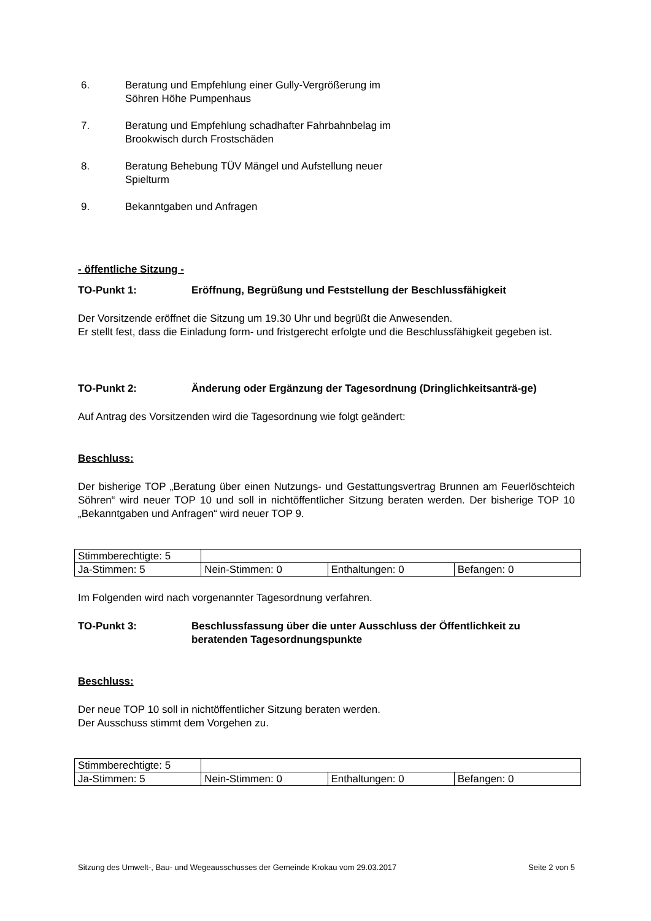6. Beratung und Empfehlung einer Gully-Vergrößerung im
Söhren Höhe Pumpenhaus
7. Beratung und Empfehlung schadhafter Fahrbahnbelag im
Brookwisch durch Frostschäden
8. Beratung Behebung TÜV Mängel und Aufstellung neuer
Spielturm
9. Bekanntgaben und Anfragen
- öffentliche Sitzung -
TO-Punkt 1: Eröffnung, Begrüßung und Feststellung der Beschlussfähigkeit
Der Vorsitzende eröffnet die Sitzung um 19.30 Uhr und begrüßt die Anwesenden.
Er stellt fest, dass die Einladung form- und fristgerecht erfolgte und die Beschlussfähigkeit gegeben ist.
TO-Punkt 2: Änderung oder Ergänzung der Tagesordnung (Dringlichkeitsanträ-ge)
Auf Antrag des Vorsitzenden wird die Tagesordnung wie folgt geändert:
Beschluss:
Der bisherige TOP „Beratung über einen Nutzungs- und Gestattungsvertrag Brunnen am Feuerlöschteich Söhren“ wird neuer TOP 10 und soll in nichtöffentlicher Sitzung beraten werden. Der bisherige TOP 10 „Bekanntgaben und Anfragen“ wird neuer TOP 9.
| Stimmberechtigte: 5 | | | |
| Ja-Stimmen: 5 | Nein-Stimmen: 0 | Enthaltungen: 0 | Befangen: 0 |
Im Folgenden wird nach vorgenannter Tagesordnung verfahren.
TO-Punkt 3: Beschlussfassung über die unter Ausschluss der Öffentlichkeit zu beratenden Tagesordnungspunkte
Beschluss:
Der neue TOP 10 soll in nichtöffentlicher Sitzung beraten werden.
Der Ausschuss stimmt dem Vorgehen zu.
| Stimmberechtigte: 5 | | | |
| Ja-Stimmen: 5 | Nein-Stimmen: 0 | Enthaltungen: 0 | Befangen: 0 |
Sitzung des Umwelt-, Bau- und Wegeausschusses der Gemeinde Krokau vom 29.03.2017 Seite 2 von 5